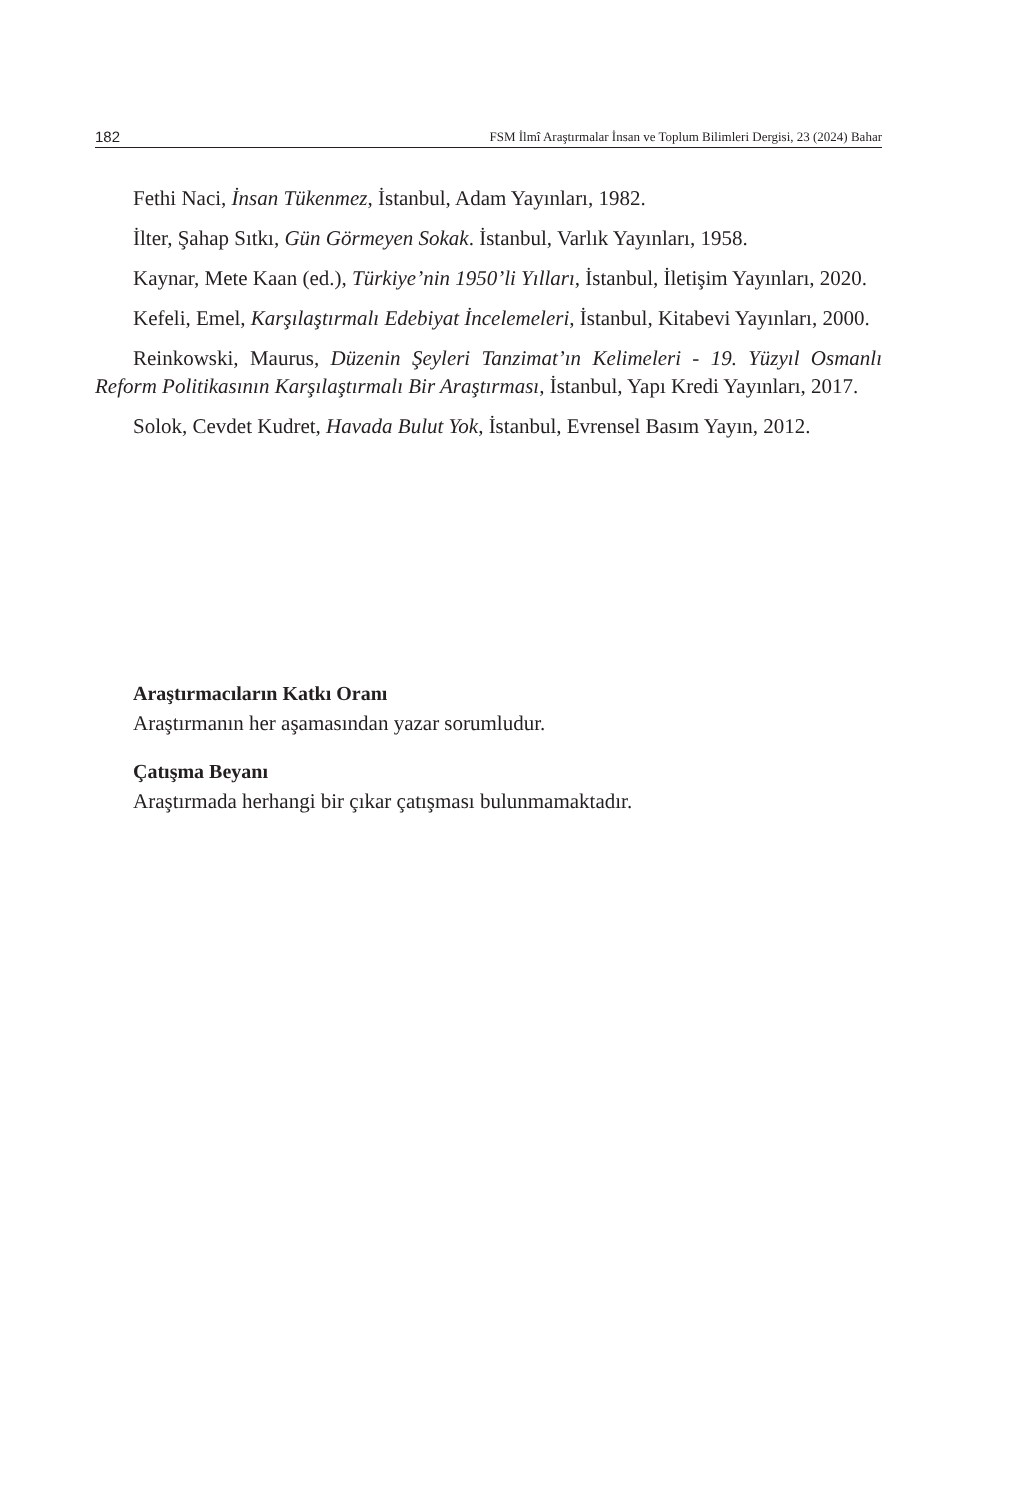182 FSM İlmî Araştırmalar İnsan ve Toplum Bilimleri Dergisi, 23 (2024) Bahar
Fethi Naci, İnsan Tükenmez, İstanbul, Adam Yayınları, 1982.
İlter, Şahap Sıtkı, Gün Görmeyen Sokak. İstanbul, Varlık Yayınları, 1958.
Kaynar, Mete Kaan (ed.), Türkiye’nin 1950’li Yılları, İstanbul, İletişim Yayınları, 2020.
Kefeli, Emel, Karşılaştırmalı Edebiyat İncelemeleri, İstanbul, Kitabevi Yayınları, 2000.
Reinkowski, Maurus, Düzenin Şeyleri Tanzimat’ın Kelimeleri - 19. Yüzyıl Osmanlı Reform Politikasının Karşılaştırmalı Bir Araştırması, İstanbul, Yapı Kredi Yayınları, 2017.
Solok, Cevdet Kudret, Havada Bulut Yok, İstanbul, Evrensel Basım Yayın, 2012.
Araştırmacıların Katkı Oranı
Araştırmanın her aşamasından yazar sorumludur.
Çatışma Beyanı
Araştırmada herhangi bir çıkar çatışması bulunmamaktadır.